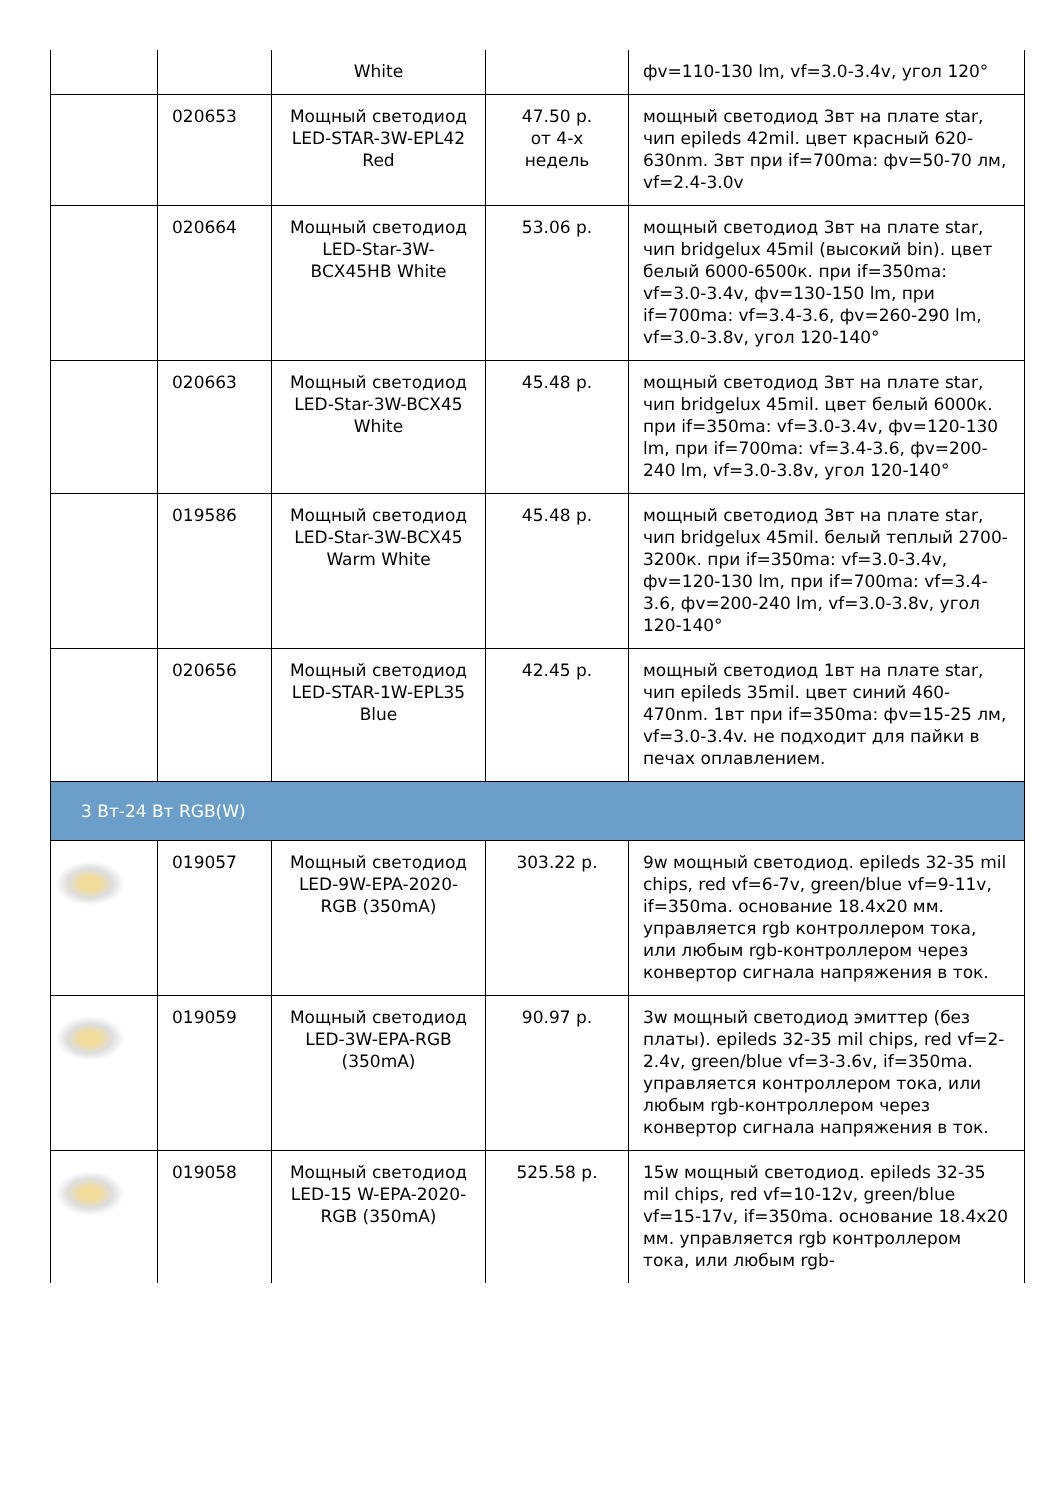| | | White | | фv=110-130 lm, vf=3.0-3.4v, угол 120° |
| | 020653 | Мощный светодиод LED-STAR-3W-EPL42 Red | 47.50 р. от 4-х недель | мощный светодиод 3вт на плате star, чип epileds 42mil. цвет красный 620-630nm. 3вт при if=700ma: фv=50-70 лм, vf=2.4-3.0v |
| | 020664 | Мощный светодиод LED-Star-3W-BCX45HB White | 53.06 р. | мощный светодиод 3вт на плате star, чип bridgelux 45mil (высокий bin). цвет белый 6000-6500к. при if=350ma: vf=3.0-3.4v, фv=130-150 lm, при if=700ma: vf=3.4-3.6, фv=260-290 lm, vf=3.0-3.8v, угол 120-140° |
| | 020663 | Мощный светодиод LED-Star-3W-BCX45 White | 45.48 р. | мощный светодиод 3вт на плате star, чип bridgelux 45mil. цвет белый 6000к. при if=350ma: vf=3.0-3.4v, фv=120-130 lm, при if=700ma: vf=3.4-3.6, фv=200-240 lm, vf=3.0-3.8v, угол 120-140° |
| | 019586 | Мощный светодиод LED-Star-3W-BCX45 Warm White | 45.48 р. | мощный светодиод 3вт на плате star, чип bridgelux 45mil. белый теплый 2700-3200к. при if=350ma: vf=3.0-3.4v, фv=120-130 lm, при if=700ma: vf=3.4-3.6, фv=200-240 lm, vf=3.0-3.8v, угол 120-140° |
| | 020656 | Мощный светодиод LED-STAR-1W-EPL35 Blue | 42.45 р. | мощный светодиод 1вт на плате star, чип epileds 35mil. цвет синий 460-470nm. 1вт при if=350ma: фv=15-25 лм, vf=3.0-3.4v. не подходит для пайки в печах оплавлением. |
| 3 Вт-24 Вт RGB(W) | | | | |
| | 019057 | Мощный светодиод LED-9W-EPA-2020-RGB (350mA) | 303.22 р. | 9w мощный светодиод. epileds 32-35 mil chips, red vf=6-7v, green/blue vf=9-11v, if=350ma. основание 18.4x20 мм. управляется rgb контроллером тока, или любым rgb-контроллером через конвертор сигнала напряжения в ток. |
| | 019059 | Мощный светодиод LED-3W-EPA-RGB (350mA) | 90.97 р. | 3w мощный светодиод эмиттер (без платы). epileds 32-35 mil chips, red vf=2-2.4v, green/blue vf=3-3.6v, if=350ma. управляется контроллером тока, или любым rgb-контроллером через конвертор сигнала напряжения в ток. |
| | 019058 | Мощный светодиод LED-15 W-EPA-2020-RGB (350mA) | 525.58 р. | 15w мощный светодиод. epileds 32-35 mil chips, red vf=10-12v, green/blue vf=15-17v, if=350ma. основание 18.4x20 мм. управляется rgb контроллером тока, или любым rgb- |